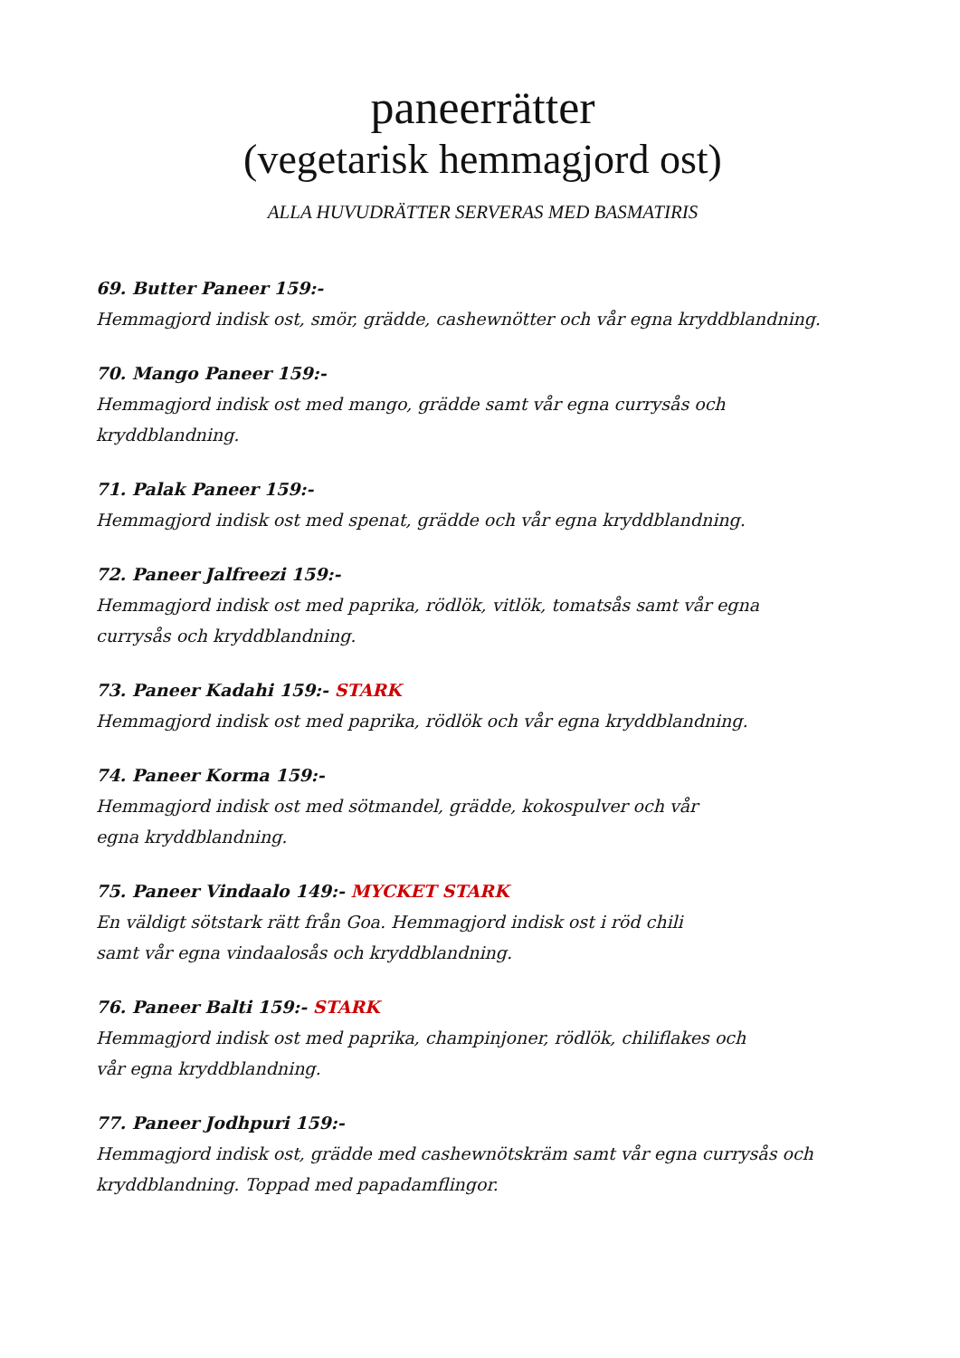paneerrätter
(vegetarisk hemmagjord ost)
ALLA HUVUDRÄTTER SERVERAS MED BASMATIRIS
69. Butter Paneer 159:-
Hemmagjord indisk ost, smör, grädde, cashewnötter och vår egna kryddblandning.
70. Mango Paneer 159:-
Hemmagjord indisk ost med mango, grädde samt vår egna currysås och
kryddblandning.
71. Palak Paneer 159:-
Hemmagjord indisk ost med spenat, grädde och vår egna kryddblandning.
72. Paneer Jalfreezi 159:-
Hemmagjord indisk ost med paprika, rödlök, vitlök, tomatsås samt vår egna
currysås och kryddblandning.
73. Paneer Kadahi 159:- STARK
Hemmagjord indisk ost med paprika, rödlök och vår egna kryddblandning.
74. Paneer Korma 159:-
Hemmagjord indisk ost med sötmandel, grädde, kokospulver och vår
egna kryddblandning.
75. Paneer Vindaalo 149:- MYCKET STARK
En väldigt sötstark rätt från Goa. Hemmagjord indisk ost i röd chili
samt vår egna vindaalosås och kryddblandning.
76. Paneer Balti 159:- STARK
Hemmagjord indisk ost med paprika, champinjoner, rödlök, chiliflakes och
vår egna kryddblandning.
77. Paneer Jodhpuri 159:-
Hemmagjord indisk ost, grädde med cashewnötskräm samt vår egna currysås och
kryddblandning. Toppad med papadamflingor.